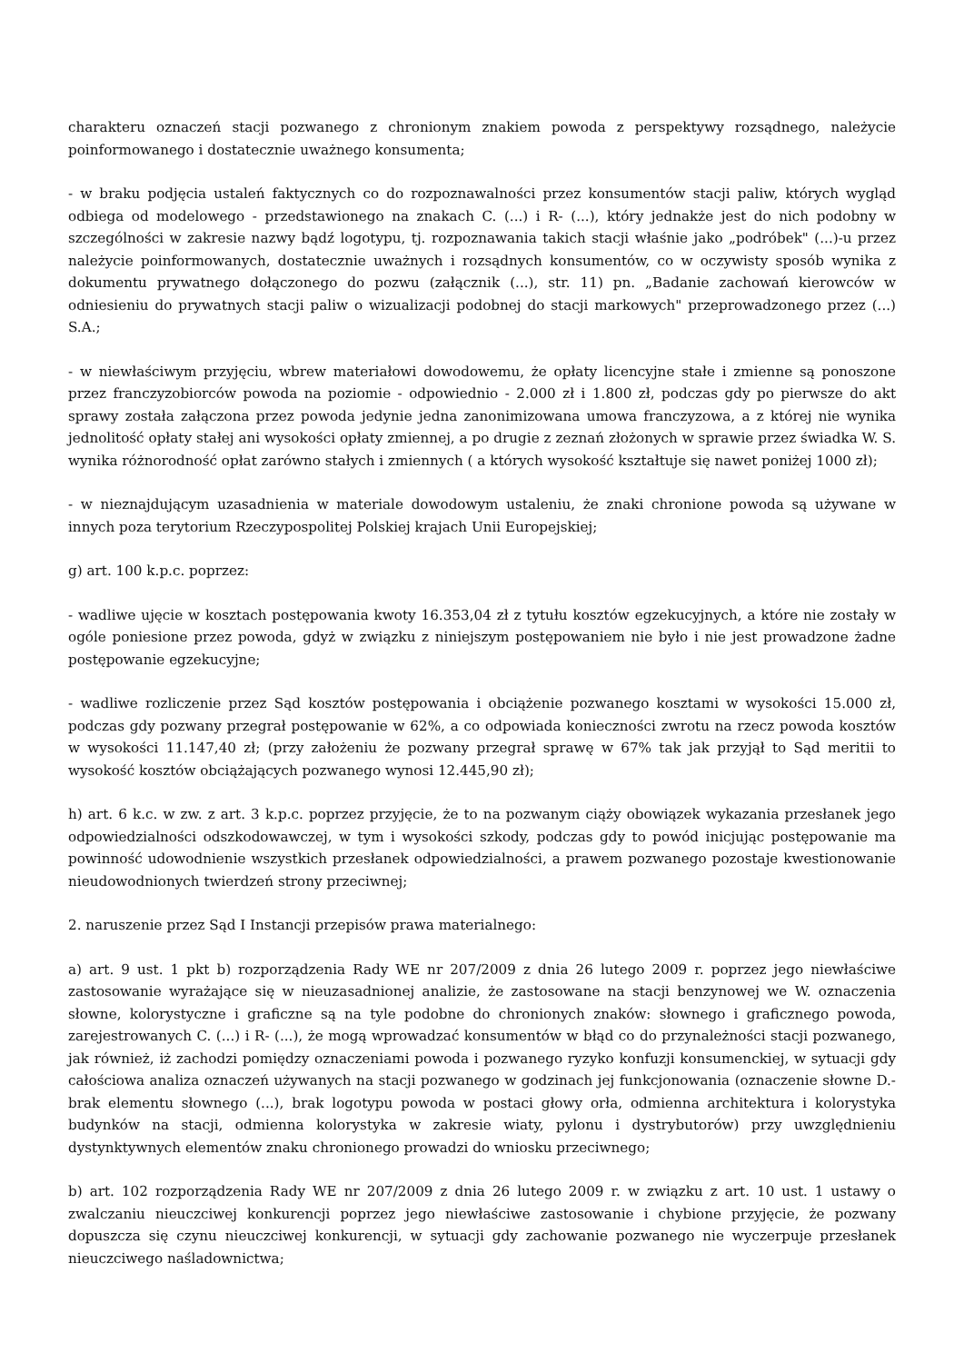charakteru oznaczeń stacji pozwanego z chronionym znakiem powoda z perspektywy rozsądnego, należycie poinformowanego i dostatecznie uważnego konsumenta;
- w braku podjęcia ustaleń faktycznych co do rozpoznawalności przez konsumentów stacji paliw, których wygląd odbiega od modelowego - przedstawionego na znakach C. (...) i R- (...), który jednakże jest do nich podobny w szczególności w zakresie nazwy bądź logotypu, tj. rozpoznawania takich stacji właśnie jako „podróbek" (...)-u przez należycie poinformowanych, dostatecznie uważnych i rozsądnych konsumentów, co w oczywisty sposób wynika z dokumentu prywatnego dołączonego do pozwu (załącznik (...), str. 11) pn. „Badanie zachowań kierowców w odniesieniu do prywatnych stacji paliw o wizualizacji podobnej do stacji markowych" przeprowadzonego przez (...) S.A.;
- w niewłaściwym przyjęciu, wbrew materiałowi dowodowemu, że opłaty licencyjne stałe i zmienne są ponoszone przez franczyzobiorców powoda na poziomie - odpowiednio - 2.000 zł i 1.800 zł, podczas gdy po pierwsze do akt sprawy została załączona przez powoda jedynie jedna zanonimizowana umowa franczyzowa, a z której nie wynika jednolitość opłaty stałej ani wysokości opłaty zmiennej, a po drugie z zeznań złożonych w sprawie przez świadka W. S. wynika różnorodność opłat zarówno stałych i zmiennych ( a których wysokość kształtuje się nawet poniżej 1000 zł);
- w nieznajdującym uzasadnienia w materiale dowodowym ustaleniu, że znaki chronione powoda są używane w innych poza terytorium Rzeczypospolitej Polskiej krajach Unii Europejskiej;
g) art. 100 k.p.c. poprzez:
- wadliwe ujęcie w kosztach postępowania kwoty 16.353,04 zł z tytułu kosztów egzekucyjnych, a które nie zostały w ogóle poniesione przez powoda, gdyż w związku z niniejszym postępowaniem nie było i nie jest prowadzone żadne postępowanie egzekucyjne;
- wadliwe rozliczenie przez Sąd kosztów postępowania i obciążenie pozwanego kosztami w wysokości 15.000 zł, podczas gdy pozwany przegrał postępowanie w 62%, a co odpowiada konieczności zwrotu na rzecz powoda kosztów w wysokości 11.147,40 zł; (przy założeniu że pozwany przegrał sprawę w 67% tak jak przyjął to Sąd meritii to wysokość kosztów obciążających pozwanego wynosi 12.445,90 zł);
h) art. 6 k.c. w zw. z art. 3 k.p.c. poprzez przyjęcie, że to na pozwanym ciąży obowiązek wykazania przesłanek jego odpowiedzialności odszkodowawczej, w tym i wysokości szkody, podczas gdy to powód inicjując postępowanie ma powinność udowodnienie wszystkich przesłanek odpowiedzialności, a prawem pozwanego pozostaje kwestionowanie nieudowodnionych twierdzeń strony przeciwnej;
2. naruszenie przez Sąd I Instancji przepisów prawa materialnego:
a) art. 9 ust. 1 pkt b) rozporządzenia Rady WE nr 207/2009 z dnia 26 lutego 2009 r. poprzez jego niewłaściwe zastosowanie wyrażające się w nieuzasadnionej analizie, że zastosowane na stacji benzynowej we W. oznaczenia słowne, kolorystyczne i graficzne są na tyle podobne do chronionych znaków: słownego i graficznego powoda, zarejestrowanych C. (...) i R- (...), że mogą wprowadzać konsumentów w błąd co do przynależności stacji pozwanego, jak również, iż zachodzi pomiędzy oznaczeniami powoda i pozwanego ryzyko konfuzji konsumenckiej, w sytuacji gdy całościowa analiza oznaczeń używanych na stacji pozwanego w godzinach jej funkcjonowania (oznaczenie słowne D.-brak elementu słownego (...), brak logotypu powoda w postaci głowy orła, odmienna architektura i kolorystyka budynków na stacji, odmienna kolorystyka w zakresie wiaty, pylonu i dystrybutorów) przy uwzględnieniu dystynktywnych elementów znaku chronionego prowadzi do wniosku przeciwnego;
b) art. 102 rozporządzenia Rady WE nr 207/2009 z dnia 26 lutego 2009 r. w związku z art. 10 ust. 1 ustawy o zwalczaniu nieuczciwej konkurencji poprzez jego niewłaściwe zastosowanie i chybione przyjęcie, że pozwany dopuszcza się czynu nieuczciwej konkurencji, w sytuacji gdy zachowanie pozwanego nie wyczerpuje przesłanek nieuczciwego naśladownictwa;